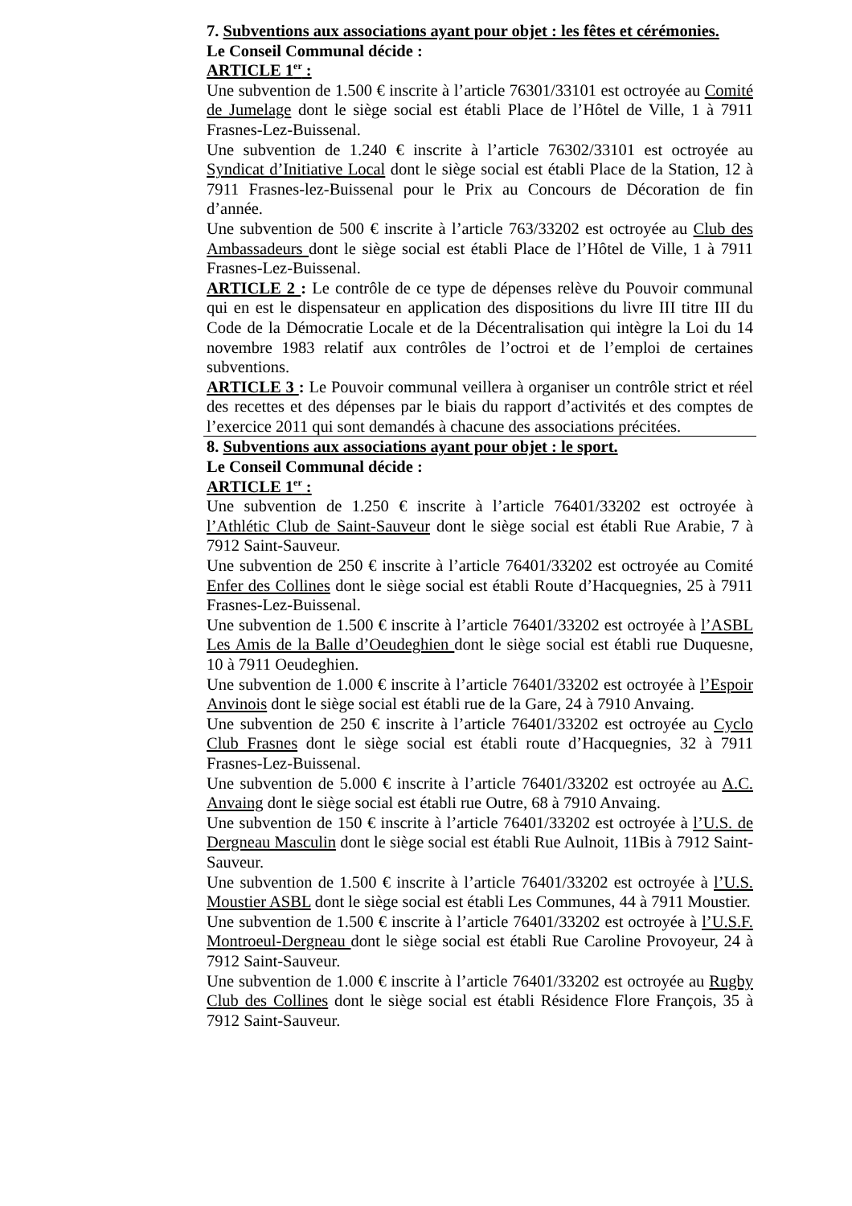7. Subventions aux associations ayant pour objet : les fêtes et cérémonies.
Le Conseil Communal décide :
ARTICLE 1<sup>er</sup> :
Une subvention de 1.500 € inscrite à l’article 76301/33101 est octroyée au Comité de Jumelage dont le siège social est établi Place de l’Hôtel de Ville, 1 à 7911 Frasnes-Lez-Buissenal.
Une subvention de 1.240 € inscrite à l’article 76302/33101 est octroyée au Syndicat d’Initiative Local dont le siège social est établi Place de la Station, 12 à 7911 Frasnes-lez-Buissenal pour le Prix au Concours de Décoration de fin d’année.
Une subvention de 500 € inscrite à l’article 763/33202 est octroyée au Club des Ambassadeurs dont le siège social est établi Place de l’Hôtel de Ville, 1 à 7911 Frasnes-Lez-Buissenal.
ARTICLE 2 : Le contrôle de ce type de dépenses relève du Pouvoir communal qui en est le dispensateur en application des dispositions du livre III titre III du Code de la Démocratie Locale et de la Décentralisation qui intègre la Loi du 14 novembre 1983 relatif aux contrôles de l’octroi et de l’emploi de certaines subventions.
ARTICLE 3 : Le Pouvoir communal veillera à organiser un contrôle strict et réel des recettes et des dépenses par le biais du rapport d’activités et des comptes de l’exercice 2011 qui sont demandés à chacune des associations précitées.
8. Subventions aux associations ayant pour objet : le sport.
Le Conseil Communal décide :
ARTICLE 1<sup>er</sup> :
Une subvention de 1.250 € inscrite à l’article 76401/33202 est octroyée à l’Athlétic Club de Saint-Sauveur dont le siège social est établi Rue Arabie, 7 à 7912 Saint-Sauveur.
Une subvention de 250 € inscrite à l’article 76401/33202 est octroyée au Comité Enfer des Collines dont le siège social est établi Route d’Hacquegnies, 25 à 7911 Frasnes-Lez-Buissenal.
Une subvention de 1.500 € inscrite à l’article 76401/33202 est octroyée à l’ASBL Les Amis de la Balle d’Oeudeghien dont le siège social est établi rue Duquesne, 10 à 7911 Oeudeghien.
Une subvention de 1.000 € inscrite à l’article 76401/33202 est octroyée à l’Espoir Anvinois dont le siège social est établi rue de la Gare, 24 à 7910 Anvaing.
Une subvention de 250 € inscrite à l’article 76401/33202 est octroyée au Cyclo Club Frasnes dont le siège social est établi route d’Hacquegnies, 32 à 7911 Frasnes-Lez-Buissenal.
Une subvention de 5.000 € inscrite à l’article 76401/33202 est octroyée au A.C. Anvaing dont le siège social est établi rue Outre, 68 à 7910 Anvaing.
Une subvention de 150 € inscrite à l’article 76401/33202 est octroyée à l’U.S. de Dergneau Masculin dont le siège social est établi Rue Aulnoit, 11Bis à 7912 Saint-Sauveur.
Une subvention de 1.500 € inscrite à l’article 76401/33202 est octroyée à l’U.S. Moustier ASBL dont le siège social est établi Les Communes, 44 à 7911 Moustier.
Une subvention de 1.500 € inscrite à l’article 76401/33202 est octroyée à l’U.S.F. Montroeul-Dergneau dont le siège social est établi Rue Caroline Provoyeur, 24 à 7912 Saint-Sauveur.
Une subvention de 1.000 € inscrite à l’article 76401/33202 est octroyée au Rugby Club des Collines dont le siège social est établi Résidence Flore François, 35 à 7912 Saint-Sauveur.